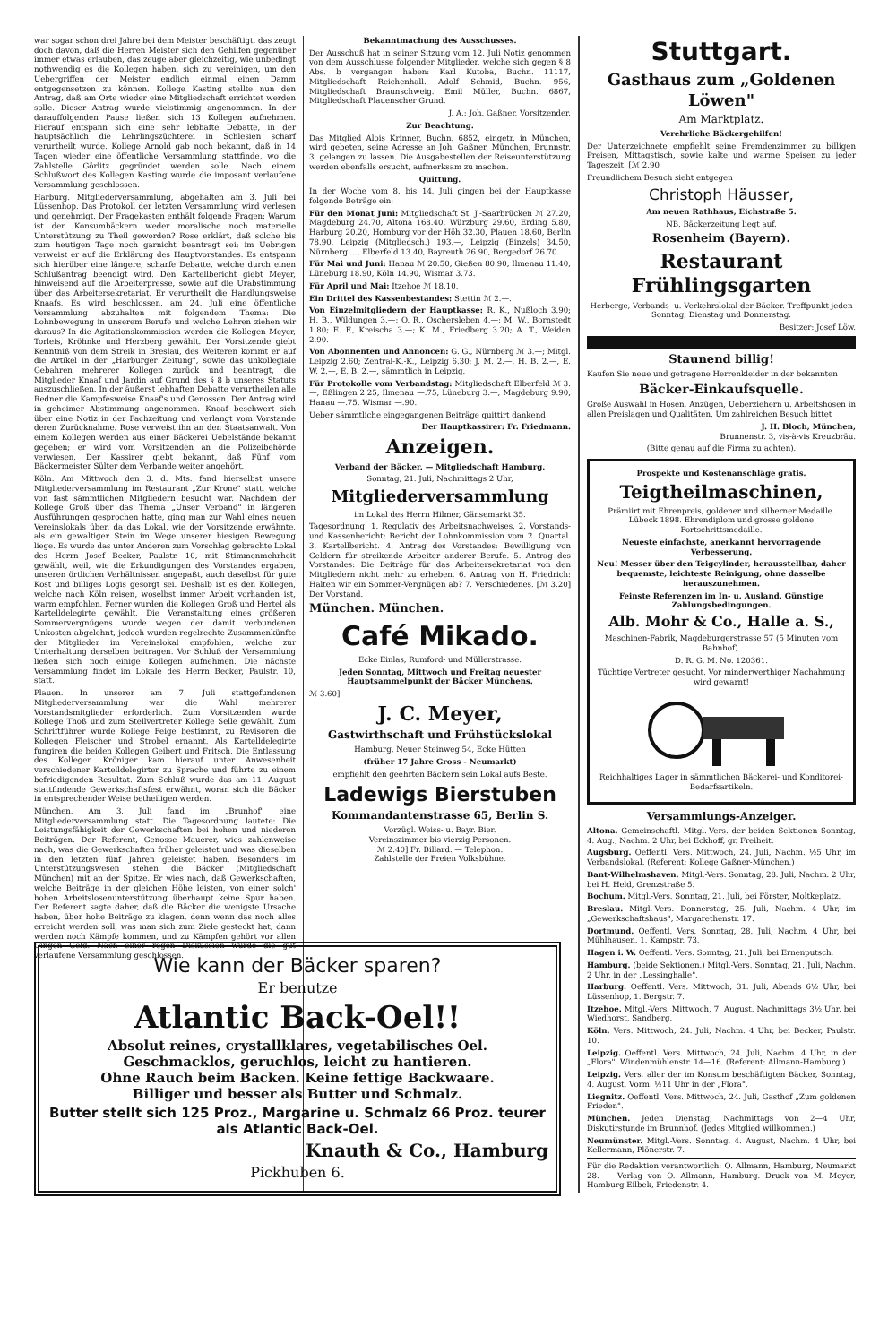war sogar schon drei Jahre bei dem Meister beschäftigt, das zeugt doch davon, daß die Herren Meister sich den Gehilfen gegenüber immer etwas erlauben, das zeuge aber gleichzeitig, wie unbedingt nothwendig es die Kollegen haben, sich zu vereinigen, um den Uebergriffen der Meister endlich einmal einen Damm entgegensetzen zu können. Kollege Kasting stellte nun den Antrag, daß am Orte wieder eine Mitgliedschaft errichtet werden solle. Dieser Antrag wurde vielstimmig angenommen. In der darauffolgenden Pause ließen sich 13 Kollegen aufnehmen. Hierauf entspann sich eine sehr lebhafte Debatte, in der hauptsächlich die Lehrlingszüchterei in Schlesien scharf verurtheilt wurde. Kollege Arnold gab noch bekannt, daß in 14 Tagen wieder eine öffentliche Versammlung stattfinde, wo die Zahlstelle Görlitz gegründet werden solle. Nach einem Schlußwort des Kollegen Kasting wurde die imposant verlaufene Versammlung geschlossen.
Harburg. Mitgliederversammlung, abgehalten am 3. Juli bei Lüssenhop. Das Protokoll der letzten Versammlung wird verlesen und genehmigt. Der Fragekasten enthält folgende Fragen: Warum ist den Konsumbäckern weder moralische noch materielle Unterstützung zu Theil geworden? Rose erklärt, daß solche bis zum heutigen Tage noch garnicht beantragt sei; im Uebrigen verweist er auf die Erklärung des Hauptvorstandes. Es entspann sich hierüber eine längere, scharfe Debatte, welche durch einen Schlußantrag beendigt wird. Den Kartellbericht giebt Meyer, hinweisend auf die Arbeiterpresse, sowie auf die Urabstimmung über das Arbeitersekretariat. Er verurtheilt die Handlungsweise Knaafs. Es wird beschlossen, am 24. Juli eine öffentliche Versammlung abzuhalten mit folgendem Thema: Die Lohnbewegung in unserem Berufe und welche Lehren ziehen wir daraus? In die Agitationskommission werden die Kollegen Meyer, Torleis, Kröhnke und Herzberg gewählt. Der Vorsitzende giebt Kenntniß von dem Streik in Breslau, des Weiteren kommt er auf die Artikel in der „Harburger Zeitung", sowie das unkollegiale Gebahren mehrerer Kollegen zurück und beantragt, die Mitglieder Knaaf und Jardin auf Grund des § 8 b unseres Statuts auszuschließen. In der äußerst lebhaften Debatte verurtheilen alle Redner die Kampfesweise Knaaf's und Genossen. Der Antrag wird in geheimer Abstimmung angenommen. Knaaf beschwert sich über eine Notiz in der Fachzeitung und verlangt vom Vorstande deren Zurücknahme. Rose verweist ihn an den Staatsanwalt. Von einem Kollegen werden aus einer Bäckerei Uebelstände bekannt gegeben; er wird vom Vorsitzenden an die Polizeibehörde verwiesen. Der Kassirer giebt bekannt, daß Fünf vom Bäckermeister Sülter dem Verbande weiter angehört.
Köln. Am Mittwoch den 3. d. Mts. fand hierselbst unsere Mitgliederversammlung im Restaurant „Zur Krone" statt, welche von fast sämmtlichen Mitgliedern besucht war. Nachdem der Kollege Groß über das Thema „Unser Verband" in längeren Ausführungen gesprochen hatte, ging man zur Wahl eines neuen Vereinslokals über, da das Lokal, wie der Vorsitzende erwähnte, als ein gewaltiger Stein im Wege unserer hiesigen Bewegung liege. Es wurde das unter Anderen zum Vorschlag gebrachte Lokal des Herrn Josef Becker, Paulstr. 10, mit Stimmenmehrheit gewählt, weil, wie die Erkundigungen des Vorstandes ergaben, unseren örtlichen Verhältnissen angepaßt, auch daselbst für gute Kost und billiges Logis gesorgt sei. Deshalb ist es den Kollegen, welche nach Köln reisen, woselbst immer Arbeit vorhanden ist, warm empfohlen. Ferner wurden die Kollegen Groß und Hertel als Kartelldelegirte gewählt. Die Veranstaltung eines größeren Sommervergnügens wurde wegen der damit verbundenen Unkosten abgelehnt, jedoch wurden regelrechte Zusammenkünfte der Mitglieder im Vereinslokal empfohlen, welche zur Unterhaltung derselben beitragen. Vor Schluß der Versammlung ließen sich noch einige Kollegen aufnehmen. Die nächste Versammlung findet im Lokale des Herrn Becker, Paulstr. 10, statt.
Plauen. In unserer am 7. Juli stattgefundenen Mitgliederversammlung war die Wahl mehrerer Vorstandsmitglieder erforderlich. Zum Vorsitzenden wurde Kollege Thoß und zum Stellvertreter Kollege Selle gewählt. Zum Schriftführer wurde Kollege Feige bestimmt, zu Revisoren die Kollegen Fleischer und Strobel ernannt. Als Kartelldelegirte fungiren die beiden Kollegen Geibert und Fritsch. Die Entlassung des Kollegen Kröniger kam hierauf unter Anwesenheit verschiedener Kartelldelegirter zu Sprache und führte zu einem befriedigenden Resultat. Zum Schluß wurde das am 11. August stattfindende Gewerkschaftsfest erwähnt, woran sich die Bäcker in entsprechender Weise betheiligen werden.
München. Am 3. Juli fand im „Brunhof" eine Mitgliederversammlung statt. Die Tagesordnung lautete: Die Leistungsfähigkeit der Gewerkschaften bei hohen und niederen Beiträgen. Der Referent, Genosse Mauerer, wies zahlenweise nach, was die Gewerkschaften früher geleistet und was dieselben in den letzten fünf Jahren geleistet haben. Besonders im Unterstützungswesen stehen die Bäcker (Mitgliedschaft München) mit an der Spitze. Er wies nach, daß Gewerkschaften, welche Beiträge in der gleichen Höhe leisten, von einer solch' hohen Arbeitslosenunterstützung überhaupt keine Spur haben. Der Referent sagte daher, daß die Bäcker die wenigste Ursache haben, über hohe Beiträge zu klagen, denn wenn das noch alles erreicht werden soll, was man sich zum Ziele gesteckt hat, dann werden noch Kämpfe kommen, und zu Kämpfen gehört vor allen Dingen Geld. Nach einer regen Diskussion wurde die gut verlaufene Versammlung geschlossen.
Bekanntmachung des Ausschusses.
Der Ausschuß hat in seiner Sitzung vom 12. Juli Notiz genommen von dem Ausschlusse folgender Mitglieder, welche sich gegen § 8 Abs. b vergangen haben: Karl Kutoba, Buchn. 11117, Mitgliedschaft Reichenhall. Adolf Schmid, Buchn. 956, Mitgliedschaft Braunschweig. Emil Müller, Buchn. 6867, Mitgliedschaft Plauenscher Grund.
J. A.: Joh. Gaßner, Vorsitzender.
Zur Beachtung.
Das Mitglied Alois Krinner, Buchn. 6852, eingetr. in München, wird gebeten, seine Adresse an Joh. Gaßner, München, Brunnstr. 3, gelangen zu lassen. Die Ausgabestellen der Reiseunterstützung werden ebenfalls ersucht, aufmerksam zu machen.
Quittung.
In der Woche vom 8. bis 14. Juli gingen bei der Hauptkasse folgende Beträge ein:
Für den Monat Juni: Mitgliedschaft St. J.-Saarbrücken ℳ 27.20, Magdeburg 24.70, Altona 168.40, Würzburg 29.60, Erding 5.80, Harburg 20.20, Homburg vor der Höh 32.30, Plauen 18.60, Berlin 78.90, Leipzig (Mitgliedsch.) 193.—, Leipzig (Einzels) 34.50, Nürnberg ..., Elberfeld 13.40, Bayreuth 26.90, Bergedorf 26.70.
Für Mai und Juni: Hanau ℳ 20.50, Gießen 80.90, Ilmenau 11.40, Lüneburg 18.90, Köln 14.90, Wismar 3.73.
Für April und Mai: Itzehoe ℳ 18.10.
Ein Drittel des Kassenbestandes: Stettin ℳ 2.—.
Von Einzelmitgliedern der Hauptkasse: R. K., Nußloch 3.90; H. B., Wildungen 3.—; O. R., Oschersleben 4.—; M. W., Bornstedt 1.80; E. F., Kreischa 3.—; K. M., Friedberg 3.20; A. T., Weiden 2.90.
Von Abonnenten und Annoncen: G. G., Nürnberg ℳ 3.—; Mitgl. Leipzig 2.60; Zentral-K.-K., Leipzig 6.30; J. M. 2.—, H. B. 2.—, E. W. 2.—, E. B. 2.—, sämmtlich in Leipzig.
Für Protokolle vom Verbandstag: Mitgliedschaft Elberfeld ℳ 3.—, Eßlingen 2.25, Ilmenau —.75, Lüneburg 3.—, Magdeburg 9.90, Hanau —.75, Wismar —.90.
Ueber sämmtliche eingegangenen Beiträge quittirt dankend
Der Hauptkassirer: Fr. Friedmann.
Anzeigen.
Verband der Bäcker. — Mitgliedschaft Hamburg.
Sonntag, 21. Juli, Nachmittags 2 Uhr,
Mitgliederversammlung
im Lokal des Herrn Hilmer, Gänsemarkt 35.
Tagesordnung: 1. Regulativ des Arbeitsnachweises. 2. Vorstands- und Kassenbericht; Bericht der Lohnkommission vom 2. Quartal. 3. Kartellbericht. 4. Antrag des Vorstandes: Bewilligung von Geldern für streikende Arbeiter anderer Berufe. 5. Antrag des Vorstandes: Die Beiträge für das Arbeitersekretariat von den Mitgliedern nicht mehr zu erheben. 6. Antrag von H. Friedrich: Halten wir ein Sommer-Vergnügen ab? 7. Verschiedenes. [ℳ 3.20] Der Vorstand.
München. München.
Café Mikado.
Ecke Einlas, Rumford- und Müllerstrasse.
Jeden Sonntag, Mittwoch und Freitag neuester Hauptsammelpunkt der Bäcker Münchens.
ℳ 3.60]
J. C. Meyer,
Gastwirthschaft und Frühstückslokal
Hamburg, Neuer Steinweg 54, Ecke Hütten
(früher 17 Jahre Gross - Neumarkt)
empfiehlt den geehrten Bäckern sein Lokal aufs Beste.
Ladewigs Bierstuben
Kommandantenstrasse 65, Berlin S.
Vorzügl. Weiss- u. Bayr. Bier.
Vereinszimmer bis vierzig Personen.
ℳ 2.40] Fr. Billard. — Telephon.
Zahlstelle der Freien Volksbühne.
Stuttgart.
Gasthaus zum „Goldenen Löwen"
Am Marktplatz.
Verehrliche Bäckergehilfen!
Der Unterzeichnete empfiehlt seine Fremdenzimmer zu billigen Preisen, Mittagstisch, sowie kalte und warme Speisen zu jeder Tageszeit. [ℳ 2.90
Freundlichem Besuch sieht entgegen
Christoph Häusser,
Am neuen Rathhaus, Eichstraße 5.
NB. Bäckerzeitung liegt auf.
Rosenheim (Bayern).
Restaurant Frühlingsgarten
Herberge, Verbands- u. Verkehrslokal der Bäcker. Treffpunkt jeden Sonntag, Dienstag und Donnerstag.
Besitzer: Josef Löw.
Staunend billig!
Kaufen Sie neue und getragene Herrenkleider in der bekannten
Bäcker-Einkaufsquelle.
Große Auswahl in Hosen, Anzügen, Ueberziehern u. Arbeitshosen in allen Preislagen und Qualitäten. Um zahlreichen Besuch bittet
J. H. Bloch, München,
Brunnenstr. 3, vis-à-vis Kreuzbräu.
(Bitte genau auf die Firma zu achten).
Prospekte und Kostenanschläge gratis.
Teigtheilmaschinen,
Prämiirt mit Ehrenpreis, goldener und silberner Medaille. Lübeck 1898. Ehrendiplom und grosse goldene Fortschrittsmedaille.
Neueste einfachste, anerkannt hervorragende Verbesserung.
Neu! Messer über den Teigcylinder, herausstellbar, daher bequemste, leichteste Reinigung, ohne dasselbe herauszunehmen.
Feinste Referenzen im In- u. Ausland. Günstige Zahlungsbedingungen.
Alb. Mohr & Co., Halle a. S.,
Maschinen-Fabrik, Magdeburgerstrasse 57 (5 Minuten vom Bahnhof).
D. R. G. M. No. 120361.
Tüchtige Vertreter gesucht. Vor minderwerthiger Nachahmung wird gewarnt!
Reichhaltiges Lager in sämmtlichen Bäckerei- und Konditorei-Bedarfsartikeln.
Versammlungs-Anzeiger.
Altona. Gemeinschaftl. Mitgl.-Vers. der beiden Sektionen Sonntag, 4. Aug., Nachm. 2 Uhr, bei Eckhoff, gr. Freiheit.
Augsburg. Oeffentl. Vers. Mittwoch, 24. Juli, Nachm. ½5 Uhr, im Verbandslokal. (Referent: Kollege Gaßner-München.)
Bant-Wilhelmshaven. Mitgl.-Vers. Sonntag, 28. Juli, Nachm. 2 Uhr, bei H. Held, Grenzstraße 5.
Bochum. Mitgl.-Vers. Sonntag, 21. Juli, bei Förster, Moltkeplatz.
Breslau. Mitgl.-Vers. Donnerstag, 25. Juli, Nachm. 4 Uhr, im „Gewerkschaftshaus", Margarethenstr. 17.
Dortmund. Oeffentl. Vers. Sonntag, 28. Juli, Nachm. 4 Uhr, bei Mühlhausen, 1. Kampstr. 73.
Hagen i. W. Oeffentl. Vers. Sonntag, 21. Juli, bei Ernenputsch.
Hamburg. (beide Sektionen.) Mitgl.-Vers. Sonntag, 21. Juli, Nachm. 2 Uhr, in der „Lessinghalle".
Harburg. Oeffentl. Vers. Mittwoch, 31. Juli, Abends 6½ Uhr, bei Lüssenhop, 1. Bergstr. 7.
Itzehoe. Mitgl.-Vers. Mittwoch, 7. August, Nachmittags 3½ Uhr, bei Wiedhorst, Sandberg.
Köln. Vers. Mittwoch, 24. Juli, Nachm. 4 Uhr, bei Becker, Paulstr. 10.
Leipzig. Oeffentl. Vers. Mittwoch, 24. Juli, Nachm. 4 Uhr, in der „Flora", Windenmühlenstr. 14—16. (Referent: Allmann-Hamburg.)
Leipzig. Vers. aller der im Konsum beschäftigten Bäcker, Sonntag, 4. August, Vorm. ½11 Uhr in der „Flora".
Liegnitz. Oeffentl. Vers. Mittwoch, 24. Juli, Gasthof „Zum goldenen Frieden".
München. Jeden Dienstag, Nachmittags von 2—4 Uhr, Diskutirstunde im Brunnhof. (Jedes Mitglied willkommen.)
Neumünster. Mitgl.-Vers. Sonntag, 4. August, Nachm. 4 Uhr, bei Kellermann, Plönerstr. 7.
Für die Redaktion verantwortlich: O. Allmann, Hamburg, Neumarkt 28. — Verlag von O. Allmann, Hamburg. Druck von M. Meyer, Hamburg-Eilbek, Friedenstr. 4.
Wie kann der Bäcker sparen?
Er benutze
Atlantic Back-Oel!!
Absolut reines, crystallklares, vegetabilisches Oel.
Geschmacklos, geruchlos, leicht zu hantieren.
Ohne Rauch beim Backen. Keine fettige Backwaare.
Billiger und besser als Butter und Schmalz.
Butter stellt sich 125 Proz., Margarine u. Schmalz 66 Proz. teurer als Atlantic Back-Oel.
Knauth & Co., Hamburg
Pickhuben 6.